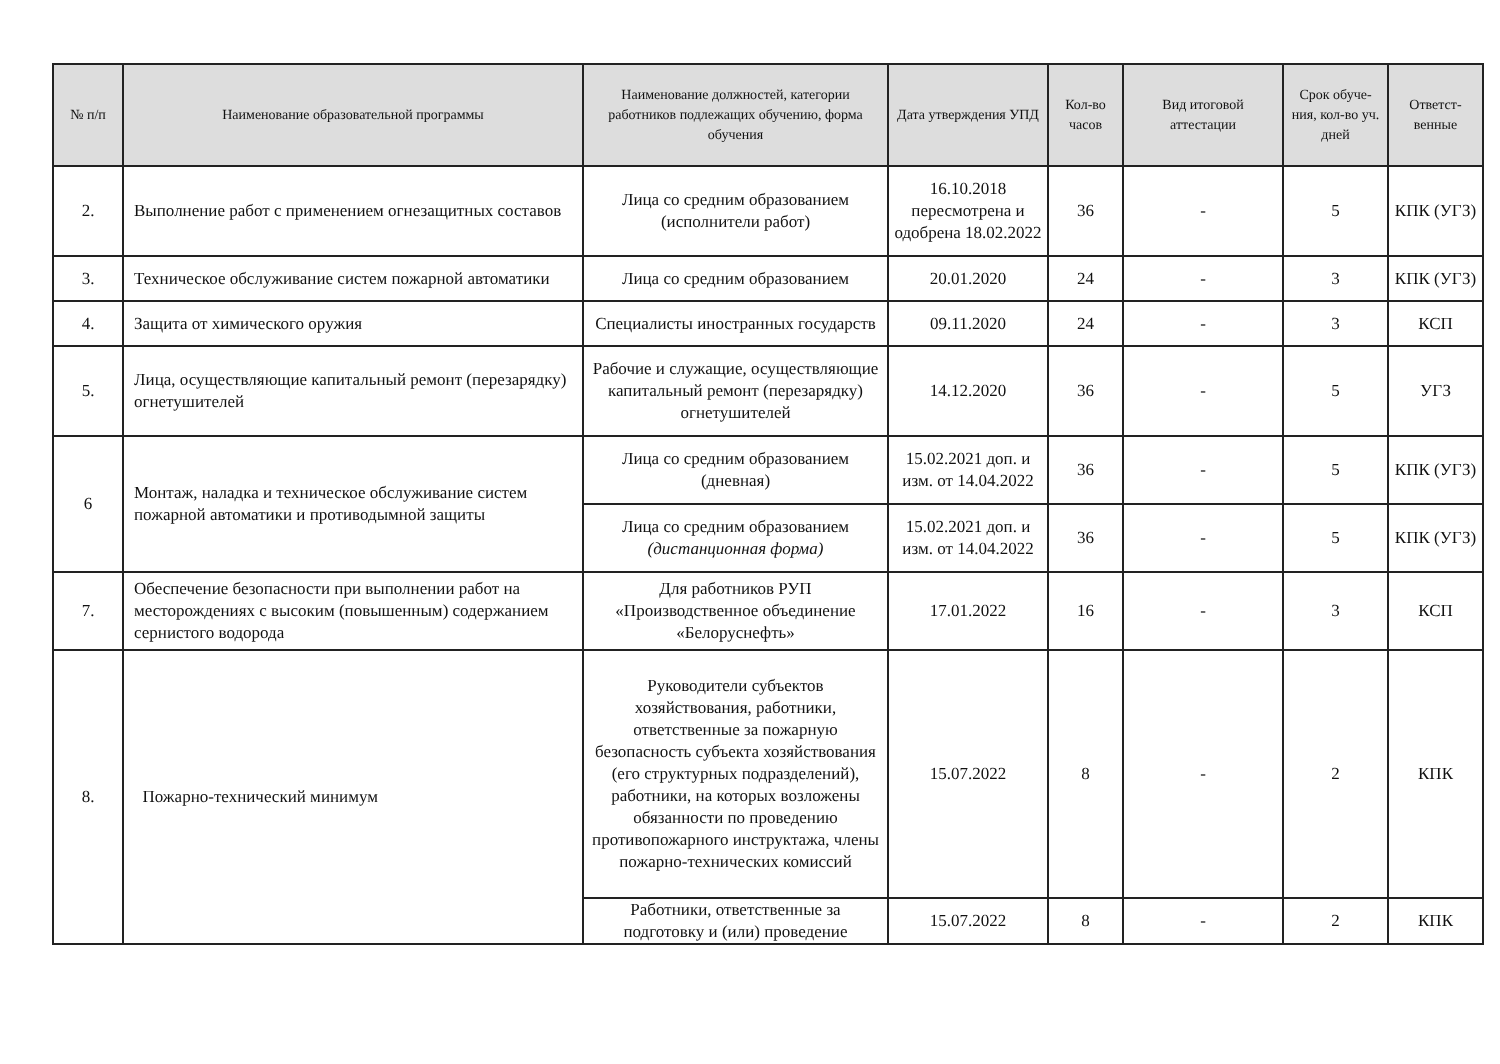| № п/п | Наименование образовательной программы | Наименование должностей, категории работников подлежащих обучению, форма обучения | Дата утверждения УПД | Кол-во часов | Вид итоговой аттестации | Срок обуче-ния, кол-во уч. дней | Ответст-венные |
| --- | --- | --- | --- | --- | --- | --- | --- |
| 2. | Выполнение работ с применением огнезащитных составов | Лица со средним образованием (исполнители работ) | 16.10.2018 пересмотрена и одобрена 18.02.2022 | 36 | - | 5 | КПК (УГЗ) |
| 3. | Техническое обслуживание систем пожарной автоматики | Лица со средним образованием | 20.01.2020 | 24 | - | 3 | КПК (УГЗ) |
| 4. | Защита от химического оружия | Специалисты иностранных государств | 09.11.2020 | 24 | - | 3 | КСП |
| 5. | Лица, осуществляющие капитальный ремонт (перезарядку) огнетушителей | Рабочие и служащие, осуществляющие капитальный ремонт (перезарядку) огнетушителей | 14.12.2020 | 36 | - | 5 | УГЗ |
| 6 | Монтаж, наладка и техническое обслуживание систем пожарной автоматики и противодымной защиты | Лица со средним образованием (дневная) | 15.02.2021 доп. и изм. от 14.04.2022 | 36 | - | 5 | КПК (УГЗ) |
| | | Лица со средним образованием (дистанционная форма) | 15.02.2021 доп. и изм. от 14.04.2022 | 36 | - | 5 | КПК (УГЗ) |
| 7. | Обеспечение безопасности при выполнении работ на месторождениях с высоким (повышенным) содержанием сернистого водорода | Для работников РУП «Производственное объединение «Белоруснефть» | 17.01.2022 | 16 | - | 3 | КСП |
| 8. | Пожарно-технический минимум | Руководители субъектов хозяйствования, работники, ответственные за пожарную безопасность субъекта хозяйствования (его структурных подразделений), работники, на которых возложены обязанности по проведению противопожарного инструктажа, члены пожарно-технических комиссий | 15.07.2022 | 8 | - | 2 | КПК |
| | | Работники, ответственные за подготовку и (или) проведение | 15.07.2022 | 8 | - | 2 | КПК |